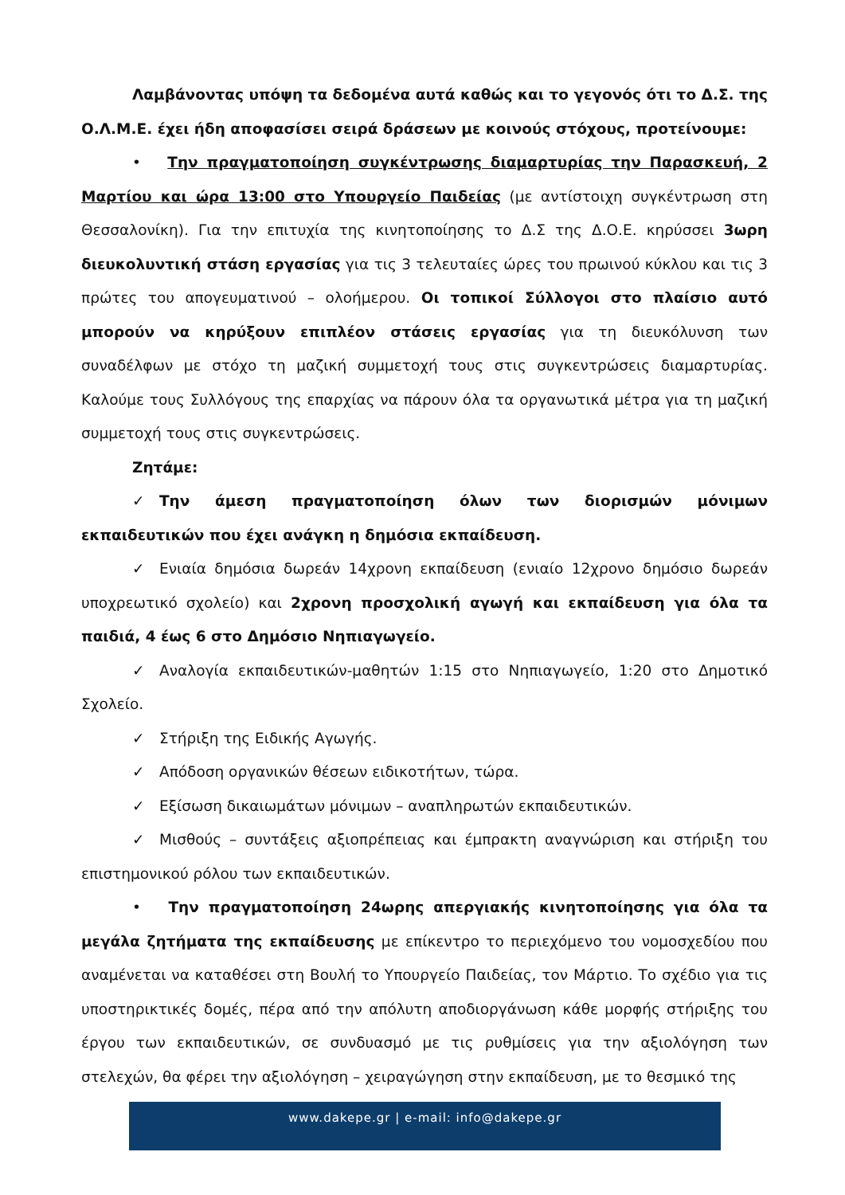Λαμβάνοντας υπόψη τα δεδομένα αυτά καθώς και το γεγονός ότι το Δ.Σ. της Ο.Λ.Μ.Ε. έχει ήδη αποφασίσει σειρά δράσεων με κοινούς στόχους, προτείνουμε:
• Την πραγματοποίηση συγκέντρωσης διαμαρτυρίας την Παρασκευή, 2 Μαρτίου και ώρα 13:00 στο Υπουργείο Παιδείας (με αντίστοιχη συγκέντρωση στη Θεσσαλονίκη). Για την επιτυχία της κινητοποίησης το Δ.Σ της Δ.Ο.Ε. κηρύσσει 3ωρη διευκολυντική στάση εργασίας για τις 3 τελευταίες ώρες του πρωινού κύκλου και τις 3 πρώτες του απογευματινού – ολοήμερου. Οι τοπικοί Σύλλογοι στο πλαίσιο αυτό μπορούν να κηρύξουν επιπλέον στάσεις εργασίας για τη διευκόλυνση των συναδέλφων με στόχο τη μαζική συμμετοχή τους στις συγκεντρώσεις διαμαρτυρίας. Καλούμε τους Συλλόγους της επαρχίας να πάρουν όλα τα οργανωτικά μέτρα για τη μαζική συμμετοχή τους στις συγκεντρώσεις.
Ζητάμε:
✓ Την άμεση πραγματοποίηση όλων των διορισμών μόνιμων εκπαιδευτικών που έχει ανάγκη η δημόσια εκπαίδευση.
✓ Ενιαία δημόσια δωρεάν 14χρονη εκπαίδευση (ενιαίο 12χρονο δημόσιο δωρεάν υποχρεωτικό σχολείο) και 2χρονη προσχολική αγωγή και εκπαίδευση για όλα τα παιδιά, 4 έως 6 στο Δημόσιο Νηπιαγωγείο.
✓ Αναλογία εκπαιδευτικών-μαθητών 1:15 στο Νηπιαγωγείο, 1:20 στο Δημοτικό Σχολείο.
✓ Στήριξη της Ειδικής Αγωγής.
✓ Απόδοση οργανικών θέσεων ειδικοτήτων, τώρα.
✓ Εξίσωση δικαιωμάτων μόνιμων – αναπληρωτών εκπαιδευτικών.
✓ Μισθούς – συντάξεις αξιοπρέπειας και έμπρακτη αναγνώριση και στήριξη του επιστημονικού ρόλου των εκπαιδευτικών.
• Την πραγματοποίηση 24ωρης απεργιακής κινητοποίησης για όλα τα μεγάλα ζητήματα της εκπαίδευσης με επίκεντρο το περιεχόμενο του νομοσχεδίου που αναμένεται να καταθέσει στη Βουλή το Υπουργείο Παιδείας, τον Μάρτιο. Το σχέδιο για τις υποστηρικτικές δομές, πέρα από την απόλυτη αποδιοργάνωση κάθε μορφής στήριξης του έργου των εκπαιδευτικών, σε συνδυασμό με τις ρυθμίσεις για την αξιολόγηση των στελεχών, θα φέρει την αξιολόγηση – χειραγώγηση στην εκπαίδευση, με το θεσμικό της
www.dakepe.gr | e-mail: info@dakepe.gr